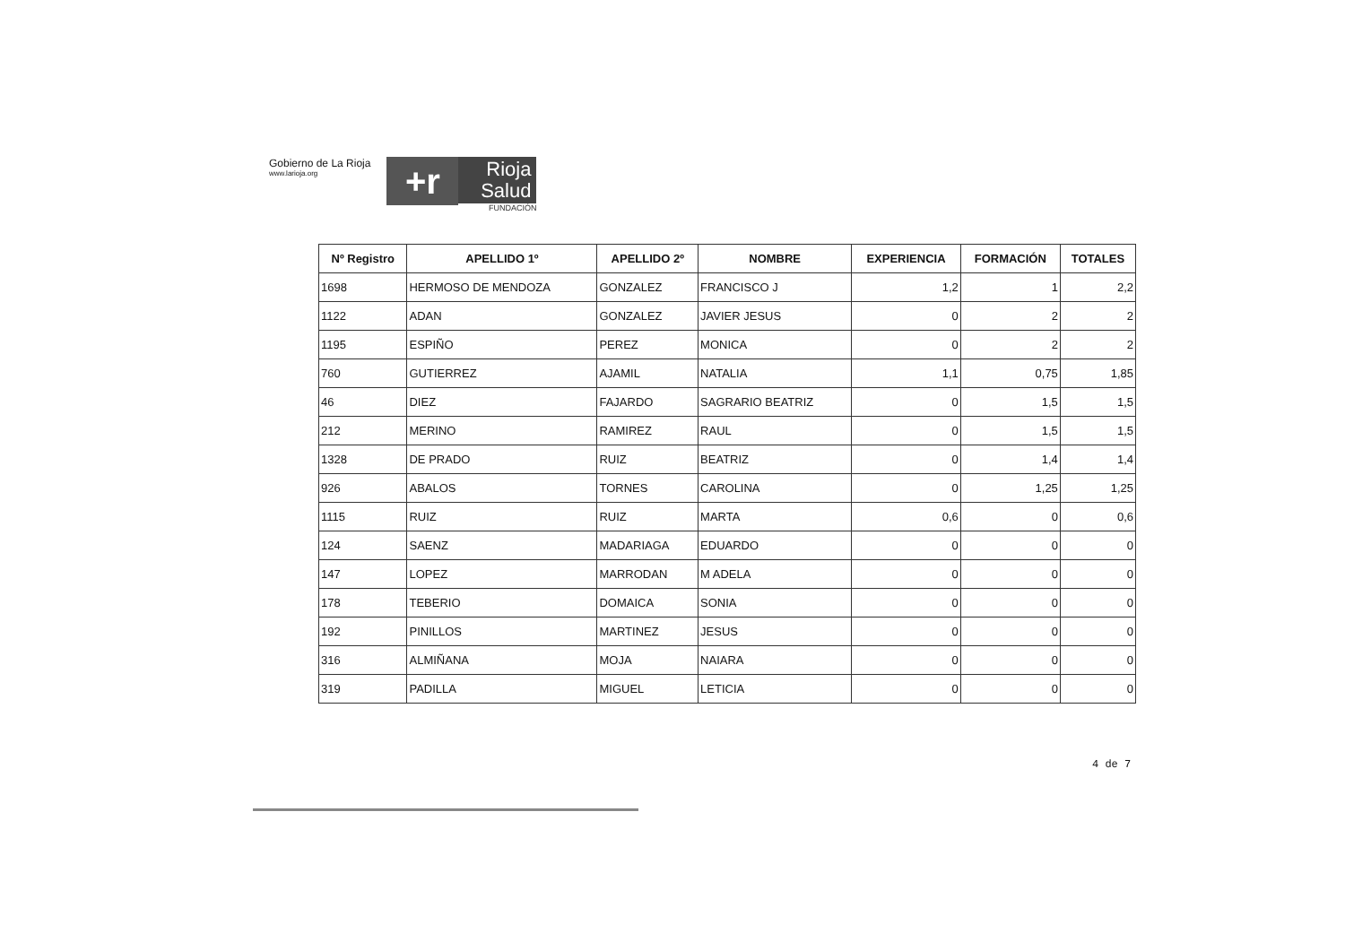Gobierno de La Rioja
www.larioja.org
+r
Rioja
Salud
FUNDACIÓN
| Nº Registro | APELLIDO 1º | APELLIDO 2º | NOMBRE | EXPERIENCIA | FORMACIÓN | TOTALES |
| --- | --- | --- | --- | --- | --- | --- |
| 1698 | HERMOSO DE MENDOZA | GONZALEZ | FRANCISCO J | 1,2 | 1 | 2,2 |
| 1122 | ADAN | GONZALEZ | JAVIER JESUS | 0 | 2 | 2 |
| 1195 | ESPIÑO | PEREZ | MONICA | 0 | 2 | 2 |
| 760 | GUTIERREZ | AJAMIL | NATALIA | 1,1 | 0,75 | 1,85 |
| 46 | DIEZ | FAJARDO | SAGRARIO BEATRIZ | 0 | 1,5 | 1,5 |
| 212 | MERINO | RAMIREZ | RAUL | 0 | 1,5 | 1,5 |
| 1328 | DE PRADO | RUIZ | BEATRIZ | 0 | 1,4 | 1,4 |
| 926 | ABALOS | TORNES | CAROLINA | 0 | 1,25 | 1,25 |
| 1115 | RUIZ | RUIZ | MARTA | 0,6 | 0 | 0,6 |
| 124 | SAENZ | MADARIAGA | EDUARDO | 0 | 0 | 0 |
| 147 | LOPEZ | MARRODAN | M ADELA | 0 | 0 | 0 |
| 178 | TEBERIO | DOMAICA | SONIA | 0 | 0 | 0 |
| 192 | PINILLOS | MARTINEZ | JESUS | 0 | 0 | 0 |
| 316 | ALMIÑANA | MOJA | NAIARA | 0 | 0 | 0 |
| 319 | PADILLA | MIGUEL | LETICIA | 0 | 0 | 0 |
4 de 7